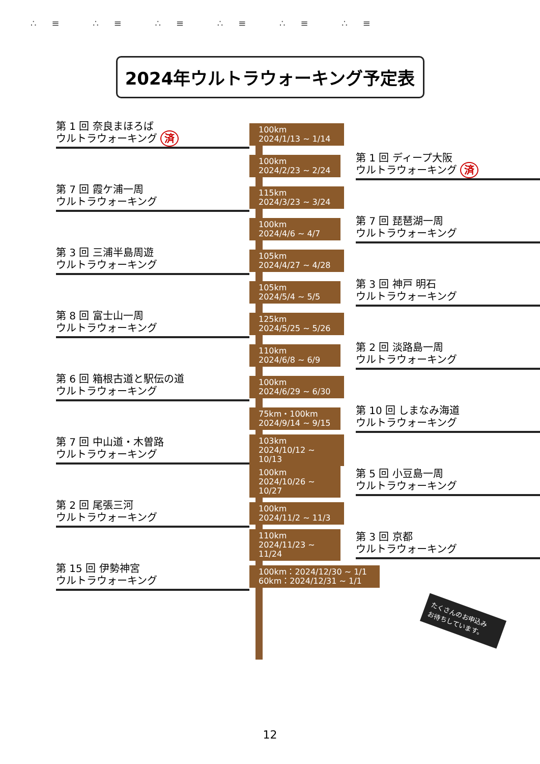∴≡ ∴≡ ∴≡ ∴≡ ∴≡ ∴≡
2024年ウルトラウォーキング予定表
第 1 回 奈良まほろば
ウルトラウォーキング 済
100km
2024/1/13 ~ 1/14
100km
2024/2/23 ~ 2/24
第 1 回 ディープ大阪
ウルトラウォーキング 済
第 7 回 霞ケ浦一周
ウルトラウォーキング
115km
2024/3/23 ~ 3/24
100km
2024/4/6 ~ 4/7
第 7 回 琵琶湖一周
ウルトラウォーキング
第 3 回 三浦半島周遊
ウルトラウォーキング
105km
2024/4/27 ~ 4/28
105km
2024/5/4 ~ 5/5
第 3 回 神戸 明石
ウルトラウォーキング
第 8 回 富士山一周
ウルトラウォーキング
125km
2024/5/25 ~ 5/26
110km
2024/6/8 ~ 6/9
第 2 回 淡路島一周
ウルトラウォーキング
第 6 回 箱根古道と駅伝の道
ウルトラウォーキング
100km
2024/6/29 ~ 6/30
75km・100km
2024/9/14 ~ 9/15
第 10 回 しまなみ海道
ウルトラウォーキング
第 7 回 中山道・木曽路
ウルトラウォーキング
103km
2024/10/12 ~ 10/13
100km
2024/10/26 ~ 10/27
第 5 回 小豆島一周
ウルトラウォーキング
第 2 回 尾張三河
ウルトラウォーキング
100km
2024/11/2 ~ 11/3
110km
2024/11/23 ~ 11/24
第 3 回 京都
ウルトラウォーキング
第 15 回 伊勢神宮
ウルトラウォーキング
100km：2024/12/30 ~ 1/1
60km：2024/12/31 ~ 1/1
たくさんのお申込み
お待ちしています。
12